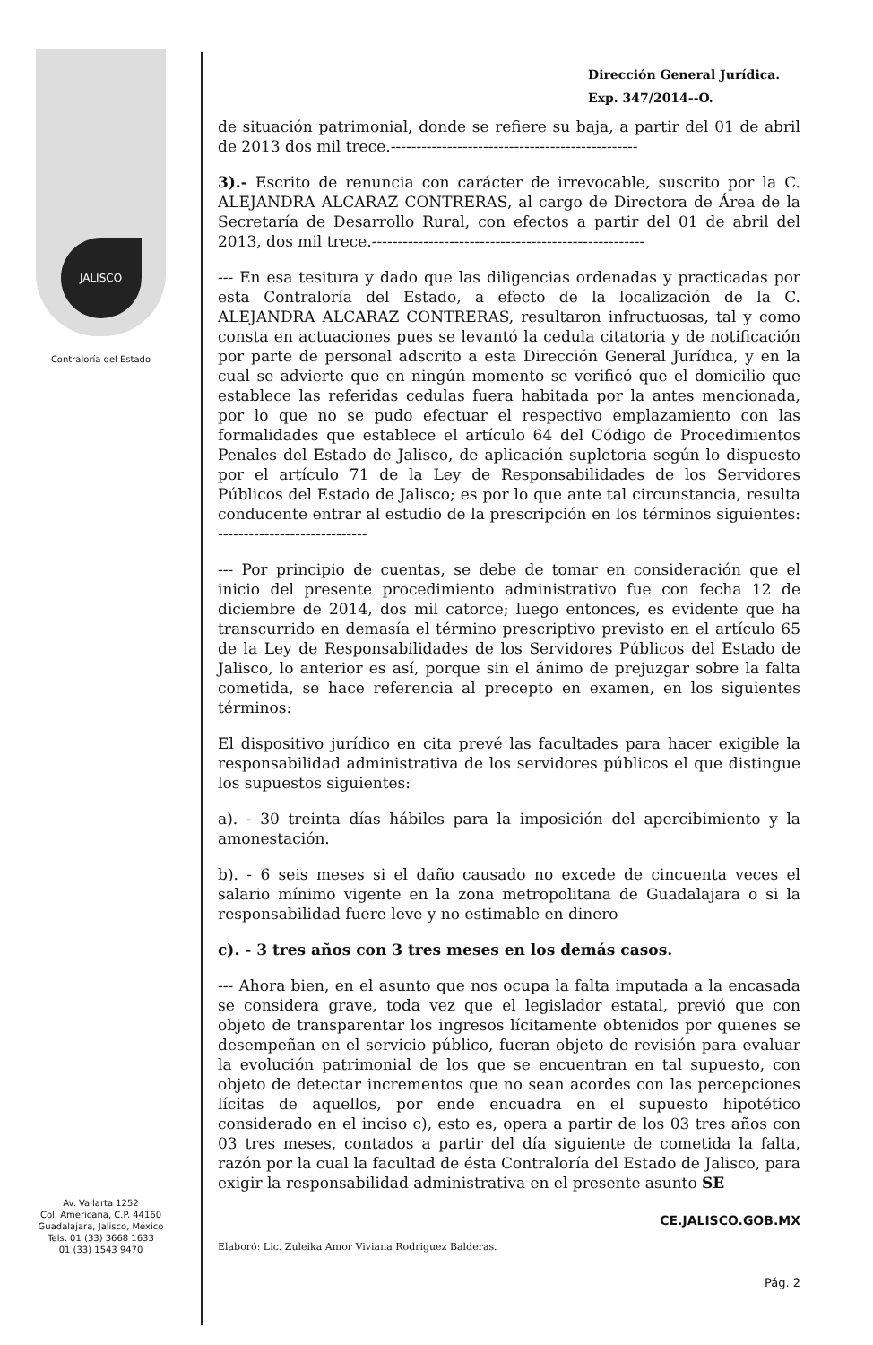JALISCO
Contraloría del Estado
Av. Vallarta 1252
Col. Americana, C.P. 44160
Guadalajara, Jalisco, México
Tels. 01 (33) 3668 1633
01 (33) 1543 9470
Dirección General Jurídica.
Exp. 347/2014--O.
de situación patrimonial, donde se refiere su baja, a partir del 01 de abril de 2013 dos mil trece.------------------------------------------------
3).- Escrito de renuncia con carácter de irrevocable, suscrito por la C. ALEJANDRA ALCARAZ CONTRERAS, al cargo de Directora de Área de la Secretaría de Desarrollo Rural, con efectos a partir del 01 de abril del 2013, dos mil trece.-----------------------------------------------------
--- En esa tesitura y dado que las diligencias ordenadas y practicadas por esta Contraloría del Estado, a efecto de la localización de la C. ALEJANDRA ALCARAZ CONTRERAS, resultaron infructuosas, tal y como consta en actuaciones pues se levantó la cedula citatoria y de notificación por parte de personal adscrito a esta Dirección General Jurídica, y en la cual se advierte que en ningún momento se verificó que el domicilio que establece las referidas cedulas fuera habitada por la antes mencionada, por lo que no se pudo efectuar el respectivo emplazamiento con las formalidades que establece el artículo 64 del Código de Procedimientos Penales del Estado de Jalisco, de aplicación supletoria según lo dispuesto por el artículo 71 de la Ley de Responsabilidades de los Servidores Públicos del Estado de Jalisco; es por lo que ante tal circunstancia, resulta conducente entrar al estudio de la prescripción en los términos siguientes: -----------------------------
--- Por principio de cuentas, se debe de tomar en consideración que el inicio del presente procedimiento administrativo fue con fecha 12 de diciembre de 2014, dos mil catorce; luego entonces, es evidente que ha transcurrido en demasía el término prescriptivo previsto en el artículo 65 de la Ley de Responsabilidades de los Servidores Públicos del Estado de Jalisco, lo anterior es así, porque sin el ánimo de prejuzgar sobre la falta cometida, se hace referencia al precepto en examen, en los siguientes términos:
El dispositivo jurídico en cita prevé las facultades para hacer exigible la responsabilidad administrativa de los servidores públicos el que distingue los supuestos siguientes:
a). - 30 treinta días hábiles para la imposición del apercibimiento y la amonestación.
b). - 6 seis meses si el daño causado no excede de cincuenta veces el salario mínimo vigente en la zona metropolitana de Guadalajara o si la responsabilidad fuere leve y no estimable en dinero
c). - 3 tres años con 3 tres meses en los demás casos.
--- Ahora bien, en el asunto que nos ocupa la falta imputada a la encasada se considera grave, toda vez que el legislador estatal, previó que con objeto de transparentar los ingresos lícitamente obtenidos por quienes se desempeñan en el servicio público, fueran objeto de revisión para evaluar la evolución patrimonial de los que se encuentran en tal supuesto, con objeto de detectar incrementos que no sean acordes con las percepciones lícitas de aquellos, por ende encuadra en el supuesto hipotético considerado en el inciso c), esto es, opera a partir de los 03 tres años con 03 tres meses, contados a partir del día siguiente de cometida la falta, razón por la cual la facultad de ésta Contraloría del Estado de Jalisco, para exigir la responsabilidad administrativa en el presente asunto SE
Elaboró: Lic. Zuleika Amor Viviana Rodriguez Balderas. CE.JALISCO.GOB.MX
Pág. 2